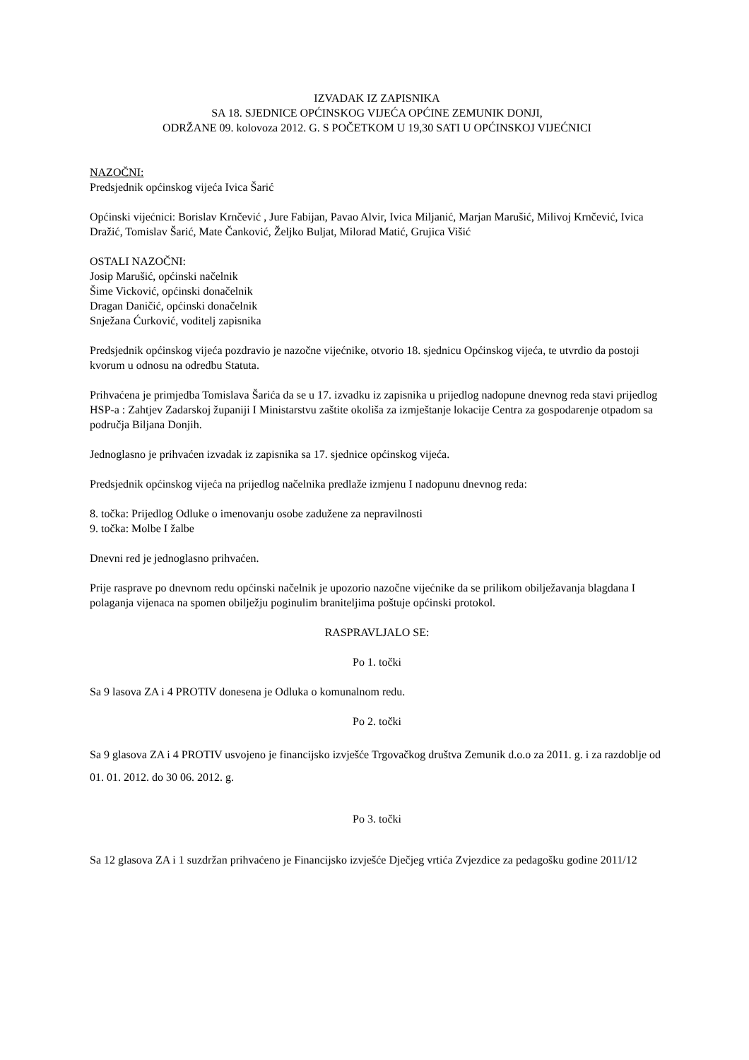IZVADAK IZ ZAPISNIKA
SA 18. SJEDNICE OPĆINSKOG VIJEĆA OPĆINE ZEMUNIK DONJI,
ODRŽANE 09. kolovoza 2012. G. S POČETKOM U 19,30 SATI U OPĆINSKOJ VIJEĆNICI
NAZOČNI:
Predsjednik općinskog vijeća Ivica Šarić
Općinski vijećnici: Borislav Krnčević , Jure Fabijan, Pavao Alvir, Ivica Miljanić, Marjan Marušić, Milivoj Krnčević, Ivica Dražić, Tomislav Šarić, Mate Čanković, Željko Buljat, Milorad Matić, Grujica Višić
OSTALI NAZOČNI:
Josip Marušić, općinski načelnik
Šime Vicković, općinski donačelnik
Dragan Daničić, općinski donačelnik
Snježana Ćurković, voditelj zapisnika
Predsjednik općinskog vijeća pozdravio je nazočne vijećnike, otvorio 18. sjednicu Općinskog vijeća, te utvrdio da postoji kvorum u odnosu na odredbu Statuta.
Prihvaćena je primjedba Tomislava Šarića da se u 17. izvadku iz zapisnika u prijedlog nadopune dnevnog reda stavi prijedlog HSP-a : Zahtjev Zadarskoj županiji I Ministarstvu zaštite okoliša za izmještanje lokacije Centra za gospodarenje otpadom sa područja Biljana Donjih.
Jednoglasno je prihvaćen izvadak iz zapisnika sa 17. sjednice općinskog vijeća.
Predsjednik općinskog vijeća na prijedlog načelnika predlaže izmjenu I nadopunu dnevnog reda:
8. točka: Prijedlog Odluke o imenovanju osobe zadužene za nepravilnosti
9. točka: Molbe I žalbe
Dnevni red je jednoglasno prihvaćen.
Prije rasprave po dnevnom redu općinski načelnik je upozorio nazočne vijećnike da se prilikom obilježavanja blagdana I polaganja vijenaca na spomen obilježju poginulim braniteljima poštuje općinski protokol.
RASPRAVLJALO SE:
Po 1. točki
Sa 9 lasova ZA i 4 PROTIV donesena je Odluka o komunalnom redu.
Po 2. točki
Sa 9 glasova ZA i 4 PROTIV usvojeno je financijsko izvješće Trgovačkog društva Zemunik d.o.o za 2011. g. i za razdoblje od 01. 01. 2012. do 30 06. 2012. g.
Po 3. točki
Sa 12 glasova ZA i 1 suzdržan prihvaćeno je Financijsko izvješće Dječjeg vrtića Zvjezdice za pedagošku godine 2011/12